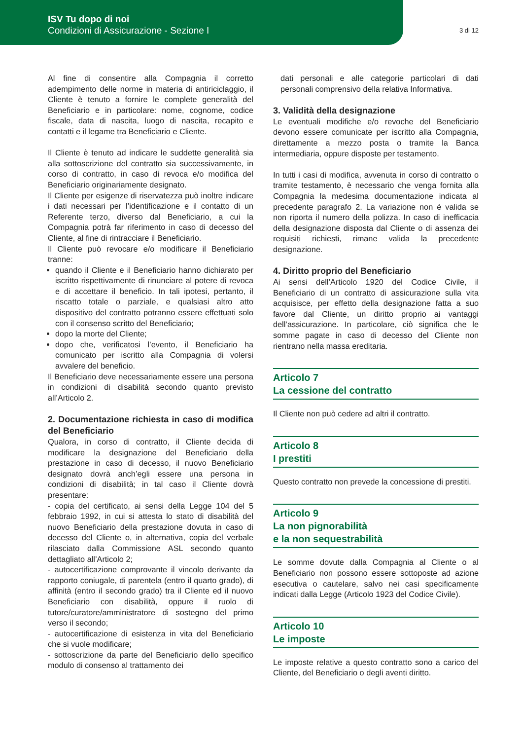ISV Tu dopo di noi
Condizioni di Assicurazione - Sezione I
3 di 12
Al fine di consentire alla Compagnia il corretto adempimento delle norme in materia di antiriciclaggio, il Cliente è tenuto a fornire le complete generalità del Beneficiario e in particolare: nome, cognome, codice fiscale, data di nascita, luogo di nascita, recapito e contatti e il legame tra Beneficiario e Cliente.
Il Cliente è tenuto ad indicare le suddette generalità sia alla sottoscrizione del contratto sia successivamente, in corso di contratto, in caso di revoca e/o modifica del Beneficiario originariamente designato.
Il Cliente per esigenze di riservatezza può inoltre indicare i dati necessari per l’identificazione e il contatto di un Referente terzo, diverso dal Beneficiario, a cui la Compagnia potrà far riferimento in caso di decesso del Cliente, al fine di rintracciare il Beneficiario.
Il Cliente può revocare e/o modificare il Beneficiario tranne:
quando il Cliente e il Beneficiario hanno dichiarato per iscritto rispettivamente di rinunciare al potere di revoca e di accettare il beneficio. In tali ipotesi, pertanto, il riscatto totale o parziale, e qualsiasi altro atto dispositivo del contratto potranno essere effettuati solo con il consenso scritto del Beneficiario;
dopo la morte del Cliente;
dopo che, verificatosi l’evento, il Beneficiario ha comunicato per iscritto alla Compagnia di volersi avvalere del beneficio.
Il Beneficiario deve necessariamente essere una persona in condizioni di disabilità secondo quanto previsto all’Articolo 2.
2. Documentazione richiesta in caso di modifica del Beneficiario
Qualora, in corso di contratto, il Cliente decida di modificare la designazione del Beneficiario della prestazione in caso di decesso, il nuovo Beneficiario designato dovrà anch’egli essere una persona in condizioni di disabilità; in tal caso il Cliente dovrà presentare:
- copia del certificato, ai sensi della Legge 104 del 5 febbraio 1992, in cui si attesta lo stato di disabilità del nuovo Beneficiario della prestazione dovuta in caso di decesso del Cliente o, in alternativa, copia del verbale rilasciato dalla Commissione ASL secondo quanto dettagliato all’Articolo 2;
- autocertificazione comprovante il vincolo derivante da rapporto coniugale, di parentela (entro il quarto grado), di affinità (entro il secondo grado) tra il Cliente ed il nuovo Beneficiario con disabilità, oppure il ruolo di tutore/curatore/amministratore di sostegno del primo verso il secondo;
- autocertificazione di esistenza in vita del Beneficiario che si vuole modificare;
- sottoscrizione da parte del Beneficiario dello specifico modulo di consenso al trattamento dei
dati personali e alle categorie particolari di dati personali comprensivo della relativa Informativa.
3. Validità della designazione
Le eventuali modifiche e/o revoche del Beneficiario devono essere comunicate per iscritto alla Compagnia, direttamente a mezzo posta o tramite la Banca intermediaria, oppure disposte per testamento.
In tutti i casi di modifica, avvenuta in corso di contratto o tramite testamento, è necessario che venga fornita alla Compagnia la medesima documentazione indicata al precedente paragrafo 2. La variazione non è valida se non riporta il numero della polizza. In caso di inefficacia della designazione disposta dal Cliente o di assenza dei requisiti richiesti, rimane valida la precedente designazione.
4. Diritto proprio del Beneficiario
Ai sensi dell’Articolo 1920 del Codice Civile, il Beneficiario di un contratto di assicurazione sulla vita acquisisce, per effetto della designazione fatta a suo favore dal Cliente, un diritto proprio ai vantaggi dell’assicurazione. In particolare, ciò significa che le somme pagate in caso di decesso del Cliente non rientrano nella massa ereditaria.
Articolo 7
La cessione del contratto
Il Cliente non può cedere ad altri il contratto.
Articolo 8
I prestiti
Questo contratto non prevede la concessione di prestiti.
Articolo 9
La non pignorabilità
e la non sequestrabilità
Le somme dovute dalla Compagnia al Cliente o al Beneficiario non possono essere sottoposte ad azione esecutiva o cautelare, salvo nei casi specificamente indicati dalla Legge (Articolo 1923 del Codice Civile).
Articolo 10
Le imposte
Le imposte relative a questo contratto sono a carico del Cliente, del Beneficiario o degli aventi diritto.